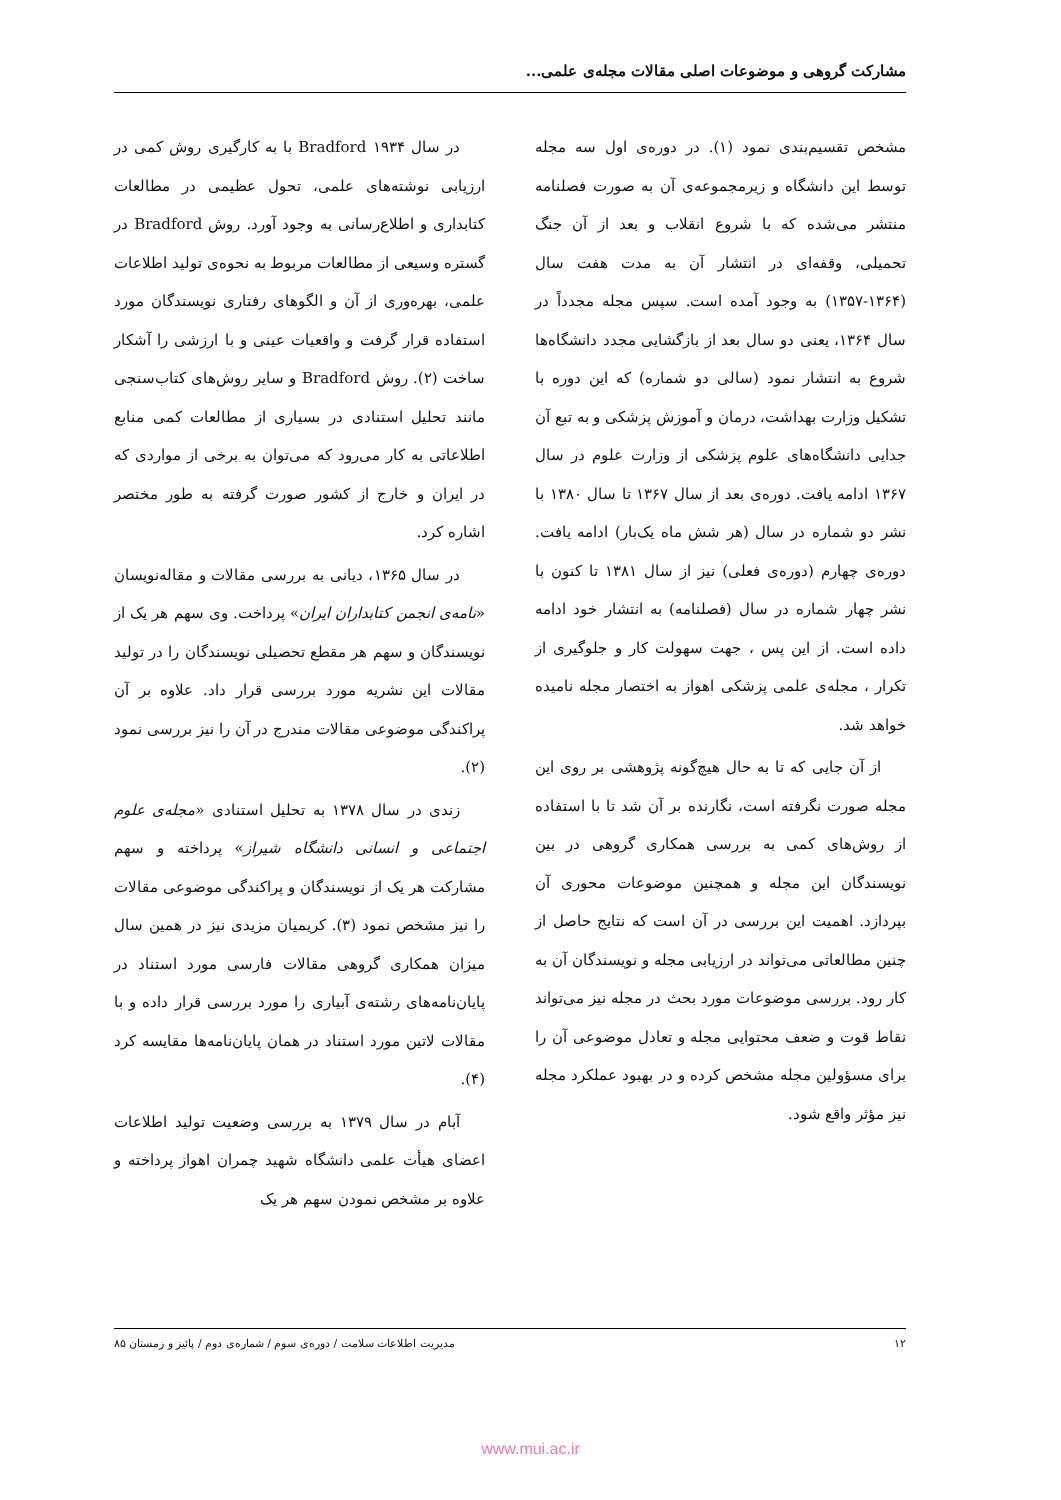مشارکت گروهی و موضوعات اصلی مقالات مجله‌ی علمی...
مشخص تقسیم‌بندی نمود (۱). در دوره‌ی اول سه مجله توسط این دانشگاه و زیرمجموعه‌ی آن به صورت فصلنامه منتشر می‌شده که با شروع انقلاب و بعد از آن جنگ تحمیلی، وقفه‌ای در انتشار آن به مدت هفت سال (۱۳۶۴-۱۳۵۷) به وجود آمده است. سپس مجله مجدداً در سال ۱۳۶۴، یعنی دو سال بعد از بازگشایی مجدد دانشگاه‌ها شروع به انتشار نمود (سالی دو شماره) که این دوره با تشکیل وزارت بهداشت، درمان و آموزش پزشکی و به تبع آن جدایی دانشگاه‌های علوم پزشکی از وزارت علوم در سال ۱۳۶۷ ادامه یافت. دوره‌ی بعد از سال ۱۳۶۷ تا سال ۱۳۸۰ با نشر دو شماره در سال (هر شش ماه یک‌بار) ادامه یافت. دوره‌ی چهارم (دوره‌ی فعلی) نیز از سال ۱۳۸۱ تا کنون با نشر چهار شماره در سال (فصلنامه) به انتشار خود ادامه داده است. از این پس ، جهت سهولت کار و جلوگیری از تکرار ، مجله‌ی علمی پزشکی اهواز به اختصار مجله نامیده خواهد شد.
از آن جایی که تا به حال هیچ‌گونه پژوهشی بر روی این مجله صورت نگرفته است، نگارنده بر آن شد تا با استفاده از روش‌های کمی به بررسی همکاری گروهی در بین نویسندگان این مجله و همچنین موضوعات محوری آن بپردازد. اهمیت این بررسی در آن است که نتایج حاصل از چنین مطالعاتی می‌تواند در ارزیابی مجله و نویسندگان آن به کار رود. بررسی موضوعات مورد بحث در مجله نیز می‌تواند نقاط قوت و ضعف محتوایی مجله و تعادل موضوعی آن را برای مسؤولین مجله مشخص کرده و در بهبود عملکرد مجله نیز مؤثر واقع شود.
در سال ۱۹۳۴ Bradford با به کارگیری روش کمی در ارزیابی نوشته‌های علمی، تحول عظیمی در مطالعات کتابداری و اطلاع‌رسانی به وجود آورد. روش Bradford در گستره وسیعی از مطالعات مربوط به نحوه‌ی تولید اطلاعات علمی، بهره‌وری از آن و الگوهای رفتاری نویسندگان مورد استفاده قرار گرفت و واقعیات عینی و با ارزشی را آشکار ساخت (۲). روش Bradford و سایر روش‌های کتاب‌سنجی مانند تحلیل استنادی در بسیاری از مطالعات کمی منابع اطلاعاتی به کار می‌رود که می‌توان به برخی از مواردی که در ایران و خارج از کشور صورت گرفته به طور مختصر اشاره کرد.
در سال ۱۳۶۵، دیانی به بررسی مقالات و مقاله‌نویسان «نامه‌ی انجمن کتابداران ایران» پرداخت. وی سهم هر یک از نویسندگان و سهم هر مقطع تحصیلی نویسندگان را در تولید مقالات این نشریه مورد بررسی قرار داد. علاوه بر آن پراکندگی موضوعی مقالات مندرج در آن را نیز بررسی نمود (۲).
زندی در سال ۱۳۷۸ به تحلیل استنادی «مجله‌ی علوم اجتماعی و انسانی دانشگاه شیراز» پرداخته و سهم مشارکت هر یک از نویسندگان و پراکندگی موضوعی مقالات را نیز مشخص نمود (۳). کریمیان مزیدی نیز در همین سال میزان همکاری گروهی مقالات فارسی مورد استناد در پایان‌نامه‌های رشته‌ی آبیاری را مورد بررسی قرار داده و با مقالات لاتین مورد استناد در همان پایان‌نامه‌ها مقایسه کرد (۴).
آبام در سال ۱۳۷۹ به بررسی وضعیت تولید اطلاعات اعضای هیأت علمی دانشگاه شهید چمران اهواز پرداخته و علاوه بر مشخص نمودن سهم هر یک
۱۲ مدیریت اطلاعات سلامت / دوره‌ی سوم / شماره‌ی دوم / پائیز و زمستان ۸۵
www.mui.ac.ir